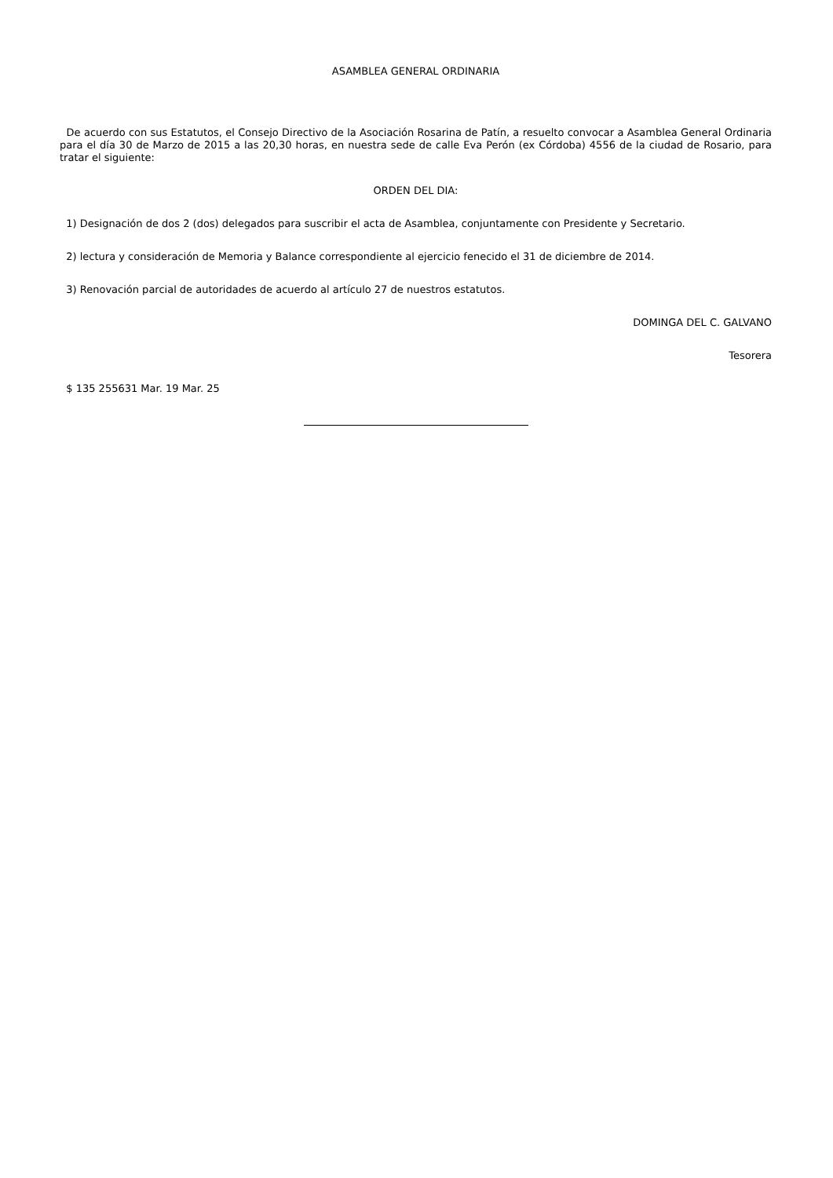ASAMBLEA GENERAL ORDINARIA
De acuerdo con sus Estatutos, el Consejo Directivo de la Asociación Rosarina de Patín, a resuelto convocar a Asamblea General Ordinaria para el día 30 de Marzo de 2015 a las 20,30 horas, en nuestra sede de calle Eva Perón (ex Córdoba) 4556 de la ciudad de Rosario, para tratar el siguiente:
ORDEN DEL DIA:
1) Designación de dos 2 (dos) delegados para suscribir el acta de Asamblea, conjuntamente con Presidente y Secretario.
2) lectura y consideración de Memoria y Balance correspondiente al ejercicio fenecido el 31 de diciembre de 2014.
3) Renovación parcial de autoridades de acuerdo al artículo 27 de nuestros estatutos.
DOMINGA DEL C. GALVANO
Tesorera
$ 135 255631 Mar. 19 Mar. 25